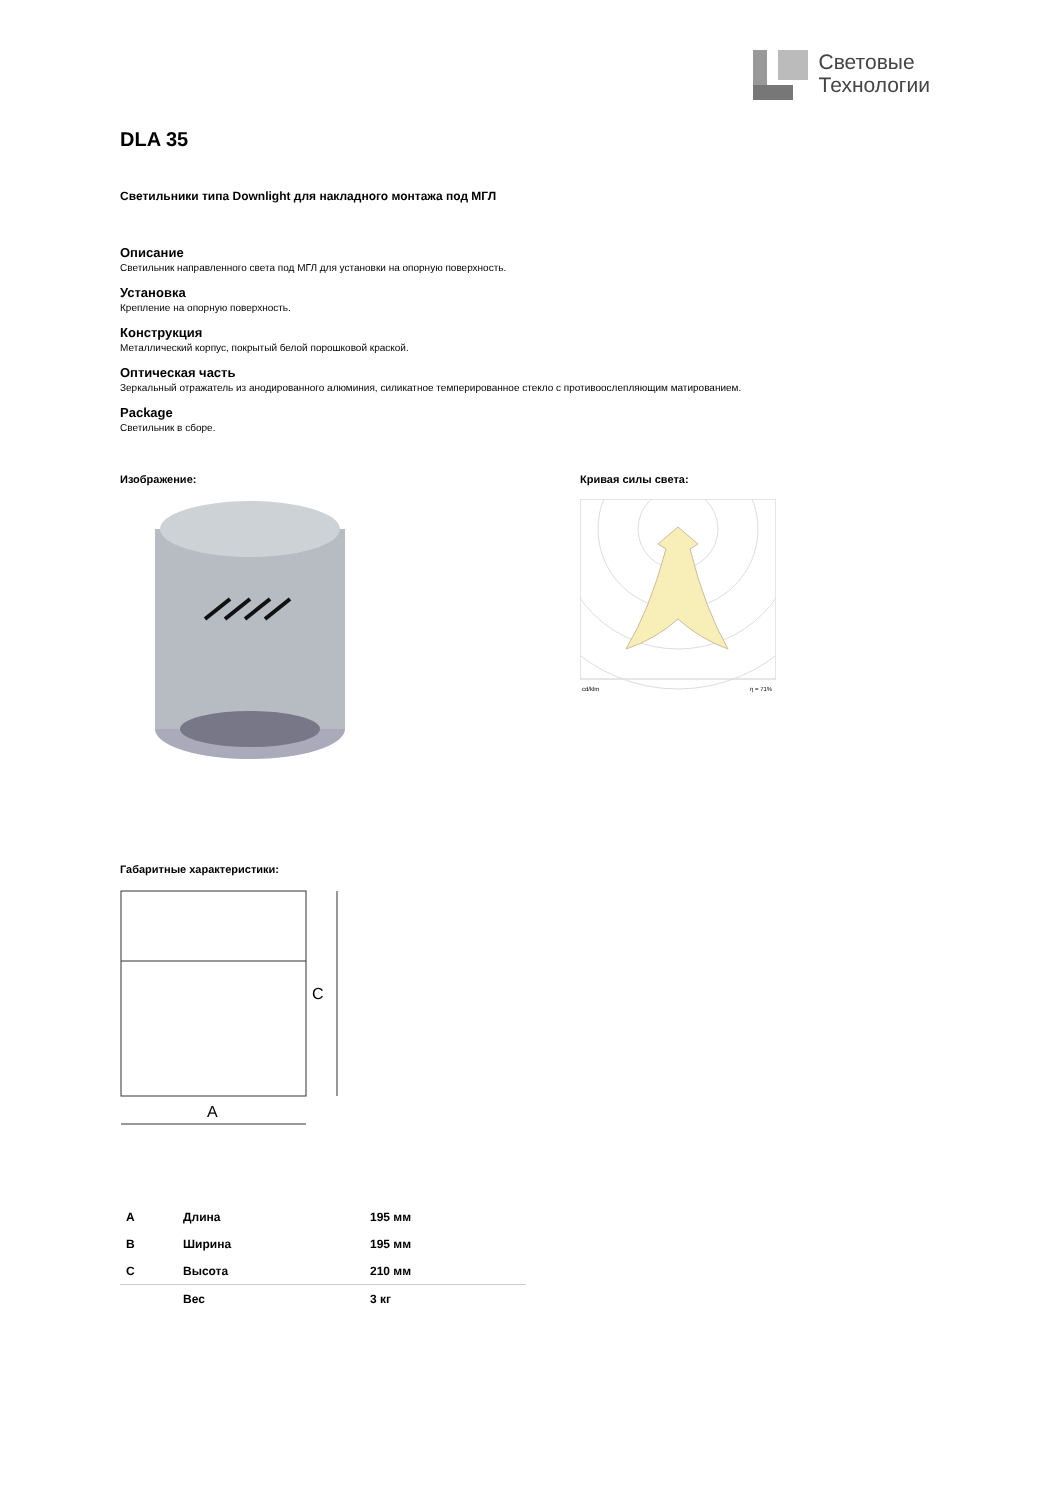Световые
Технологии
DLA 35
Светильники типа Downlight для накладного монтажа под МГЛ
Описание
Светильник направленного света под МГЛ для установки на опорную поверхность.
Установка
Крепление на опорную поверхность.
Конструкция
Металлический корпус, покрытый белой порошковой краской.
Оптическая часть
Зеркальный отражатель из анодированного алюминия, силикатное темперированное стекло с противоослепляющим матированием.
Package
Светильник в сборе.
Изображение: Кривая силы света:
cd/klm
η = 71%
Габаритные характеристики:
C
A
| A | Длина | 195 мм |
| B | Ширина | 195 мм |
| C | Высота | 210 мм |
| | Вес | 3 кг |